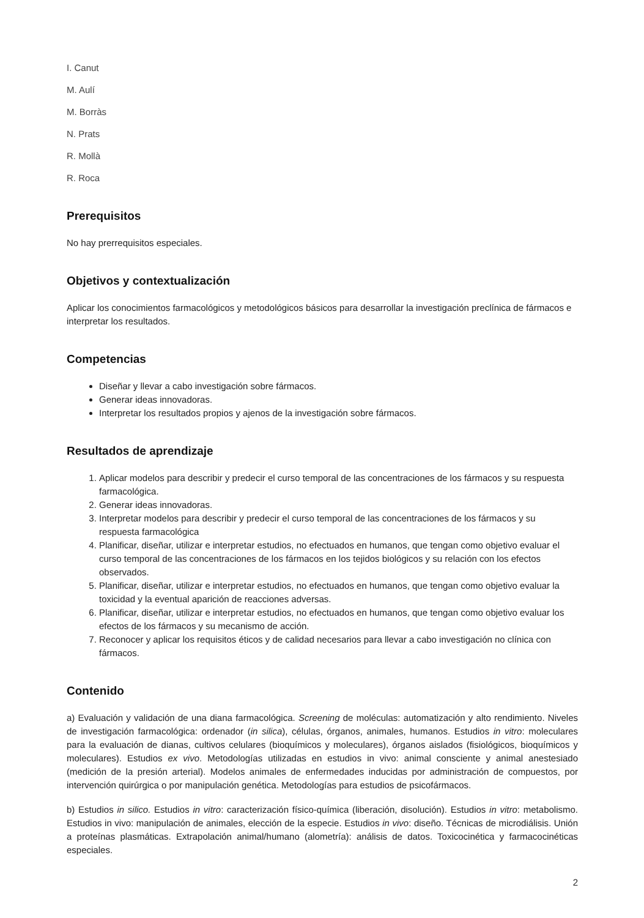I. Canut
M. Aulí
M. Borràs
N. Prats
R. Mollà
R. Roca
Prerequisitos
No hay prerrequisitos especiales.
Objetivos y contextualización
Aplicar los conocimientos farmacológicos y metodológicos básicos para desarrollar la investigación preclínica de fármacos e interpretar los resultados.
Competencias
Diseñar y llevar a cabo investigación sobre fármacos.
Generar ideas innovadoras.
Interpretar los resultados propios y ajenos de la investigación sobre fármacos.
Resultados de aprendizaje
1. Aplicar modelos para describir y predecir el curso temporal de las concentraciones de los fármacos y su respuesta farmacológica.
2. Generar ideas innovadoras.
3. Interpretar modelos para describir y predecir el curso temporal de las concentraciones de los fármacos y su respuesta farmacológica
4. Planificar, diseñar, utilizar e interpretar estudios, no efectuados en humanos, que tengan como objetivo evaluar el curso temporal de las concentraciones de los fármacos en los tejidos biológicos y su relación con los efectos observados.
5. Planificar, diseñar, utilizar e interpretar estudios, no efectuados en humanos, que tengan como objetivo evaluar la toxicidad y la eventual aparición de reacciones adversas.
6. Planificar, diseñar, utilizar e interpretar estudios, no efectuados en humanos, que tengan como objetivo evaluar los efectos de los fármacos y su mecanismo de acción.
7. Reconocer y aplicar los requisitos éticos y de calidad necesarios para llevar a cabo investigación no clínica con fármacos.
Contenido
a) Evaluación y validación de una diana farmacológica. Screening de moléculas: automatización y alto rendimiento. Niveles de investigación farmacológica: ordenador (in silica), células, órganos, animales, humanos. Estudios in vitro: moleculares para la evaluación de dianas, cultivos celulares (bioquímicos y moleculares), órganos aislados (fisiológicos, bioquímicos y moleculares). Estudios ex vivo. Metodologías utilizadas en estudios in vivo: animal consciente y animal anestesiado (medición de la presión arterial). Modelos animales de enfermedades inducidas por administración de compuestos, por intervención quirúrgica o por manipulación genética. Metodologías para estudios de psicofármacos.
b) Estudios in silico. Estudios in vitro: caracterización físico-química (liberación, disolución). Estudios in vitro: metabolismo. Estudios in vivo: manipulación de animales, elección de la especie. Estudios in vivo: diseño. Técnicas de microdiálisis. Unión a proteínas plasmáticas. Extrapolación animal/humano (alometría): análisis de datos. Toxicocinética y farmacocinéticas especiales.
2